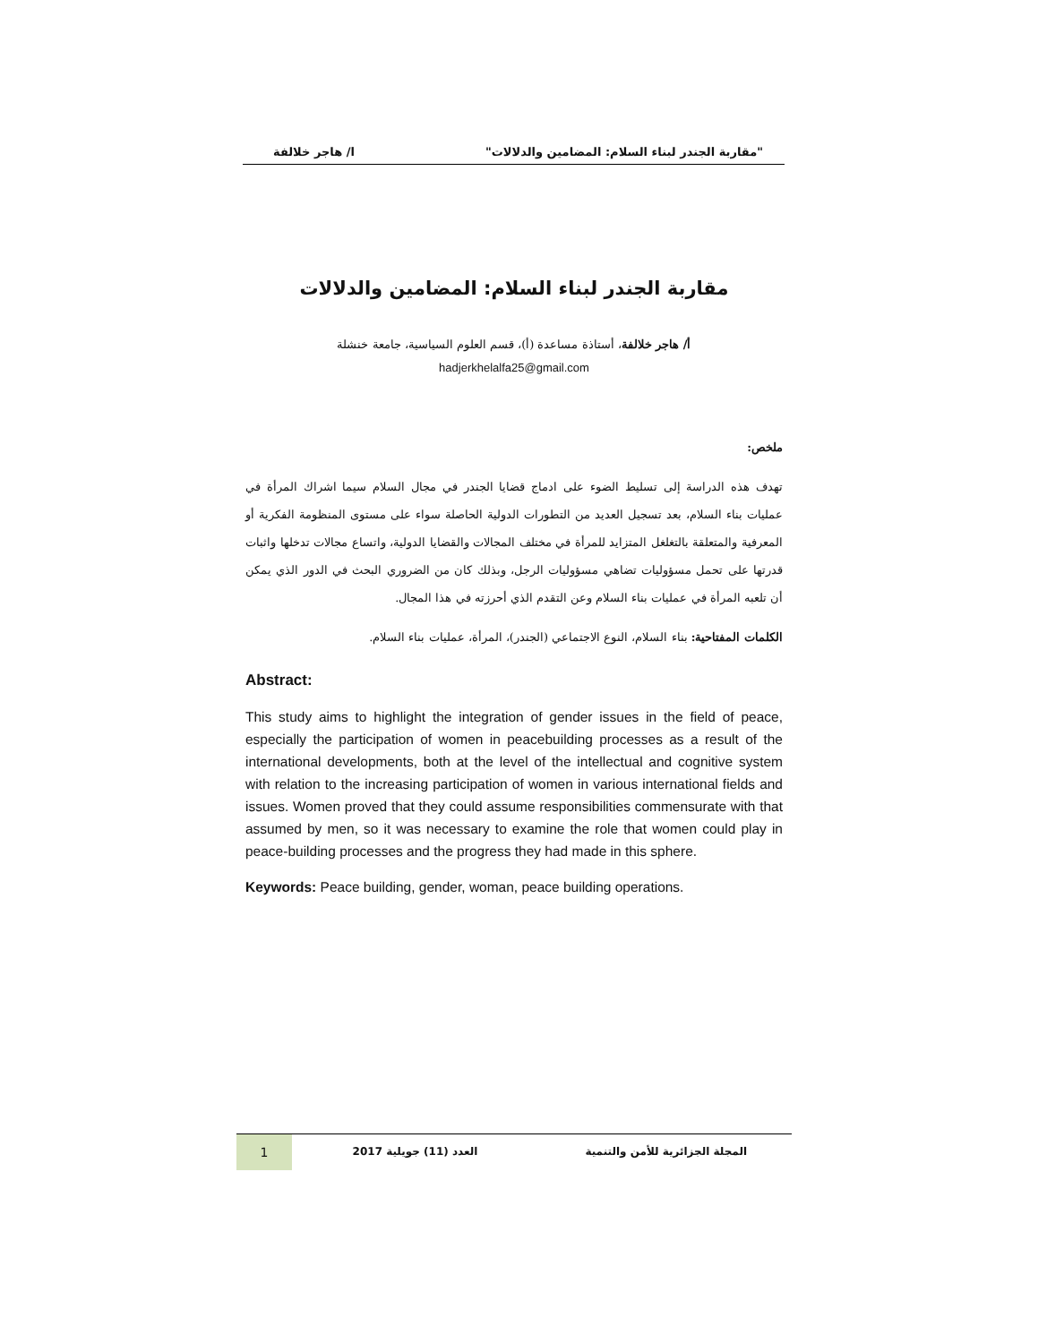"مقاربة الجندر لبناء السلام: المضامين والدلالات" ا/ هاجر خلالفة
مقاربة الجندر لبناء السلام: المضامين والدلالات
أ/ هاجر خلالفة، أستاذة مساعدة (أ)، قسم العلوم السياسية، جامعة خنشلة
hadjerkhelalfa25@gmail.com
ملخص:
تهدف هذه الدراسة إلى تسليط الضوء على ادماج قضايا الجندر في مجال السلام سيما اشراك المرأة في عمليات بناء السلام، بعد تسجيل العديد من التطورات الدولية الحاصلة سواء على مستوى المنظومة الفكرية أو المعرفية والمتعلقة بالتغلغل المتزايد للمرأة في مختلف المجالات والقضايا الدولية، واتساع مجالات تدخلها واثبات قدرتها على تحمل مسؤوليات تضاهي مسؤوليات الرجل، وبذلك كان من الضروري البحث في الدور الذي يمكن أن تلعبه المرأة في عمليات بناء السلام وعن التقدم الذي أحرزته في هذا المجال.
الكلمات المفتاحية: بناء السلام، النوع الاجتماعي (الجندر)، المرأة، عمليات بناء السلام.
Abstract:
This study aims to highlight the integration of gender issues in the field of peace, especially the participation of women in peacebuilding processes as a result of the international developments, both at the level of the intellectual and cognitive system with relation to the increasing participation of women in various international fields and issues. Women proved that they could assume responsibilities commensurate with that assumed by men, so it was necessary to examine the role that women could play in peace-building processes and the progress they had made in this sphere.
Keywords: Peace building, gender, woman, peace building operations.
المجلة الجزائرية للأمن والتنمية العدد (11) جويلية 2017 1